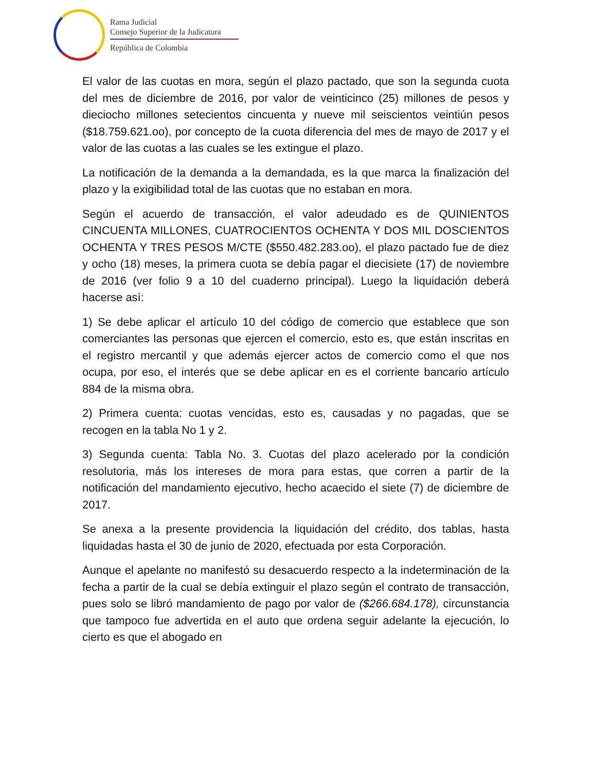Rama Judicial
Consejo Superior de la Judicatura
República de Colombia
El valor de las cuotas en mora, según el plazo pactado, que son la segunda cuota del mes de diciembre de 2016, por valor de veinticinco (25) millones de pesos y dieciocho millones setecientos cincuenta y nueve mil seiscientos veintiún pesos ($18.759.621.oo), por concepto de la cuota diferencia del mes de mayo de 2017 y el valor de las cuotas a las cuales se les extingue el plazo.
La notificación de la demanda a la demandada, es la que marca la finalización del plazo y la exigibilidad total de las cuotas que no estaban en mora.
Según el acuerdo de transacción, el valor adeudado es de QUINIENTOS CINCUENTA MILLONES, CUATROCIENTOS OCHENTA Y DOS MIL DOSCIENTOS OCHENTA Y TRES PESOS M/CTE ($550.482.283.oo), el plazo pactado fue de diez y ocho (18) meses, la primera cuota se debía pagar el diecisiete (17) de noviembre de 2016 (ver folio 9 a 10 del cuaderno principal). Luego la liquidación deberá hacerse así:
1) Se debe aplicar el artículo 10 del código de comercio que establece que son comerciantes las personas que ejercen el comercio, esto es, que están inscritas en el registro mercantil y que además ejercer actos de comercio como el que nos ocupa, por eso, el interés que se debe aplicar en es el corriente bancario artículo 884 de la misma obra.
2) Primera cuenta: cuotas vencidas, esto es, causadas y no pagadas, que se recogen en la tabla No 1 y 2.
3) Segunda cuenta: Tabla No. 3. Cuotas del plazo acelerado por la condición resolutoria, más los intereses de mora para estas, que corren a partir de la notificación del mandamiento ejecutivo, hecho acaecido el siete (7) de diciembre de 2017.
Se anexa a la presente providencia la liquidación del crédito, dos tablas, hasta liquidadas hasta el 30 de junio de 2020, efectuada por esta Corporación.
Aunque el apelante no manifestó su desacuerdo respecto a la indeterminación de la fecha a partir de la cual se debía extinguir el plazo según el contrato de transacción, pues solo se libró mandamiento de pago por valor de ($266.684.178), circunstancia que tampoco fue advertida en el auto que ordena seguir adelante la ejecución, lo cierto es que el abogado en